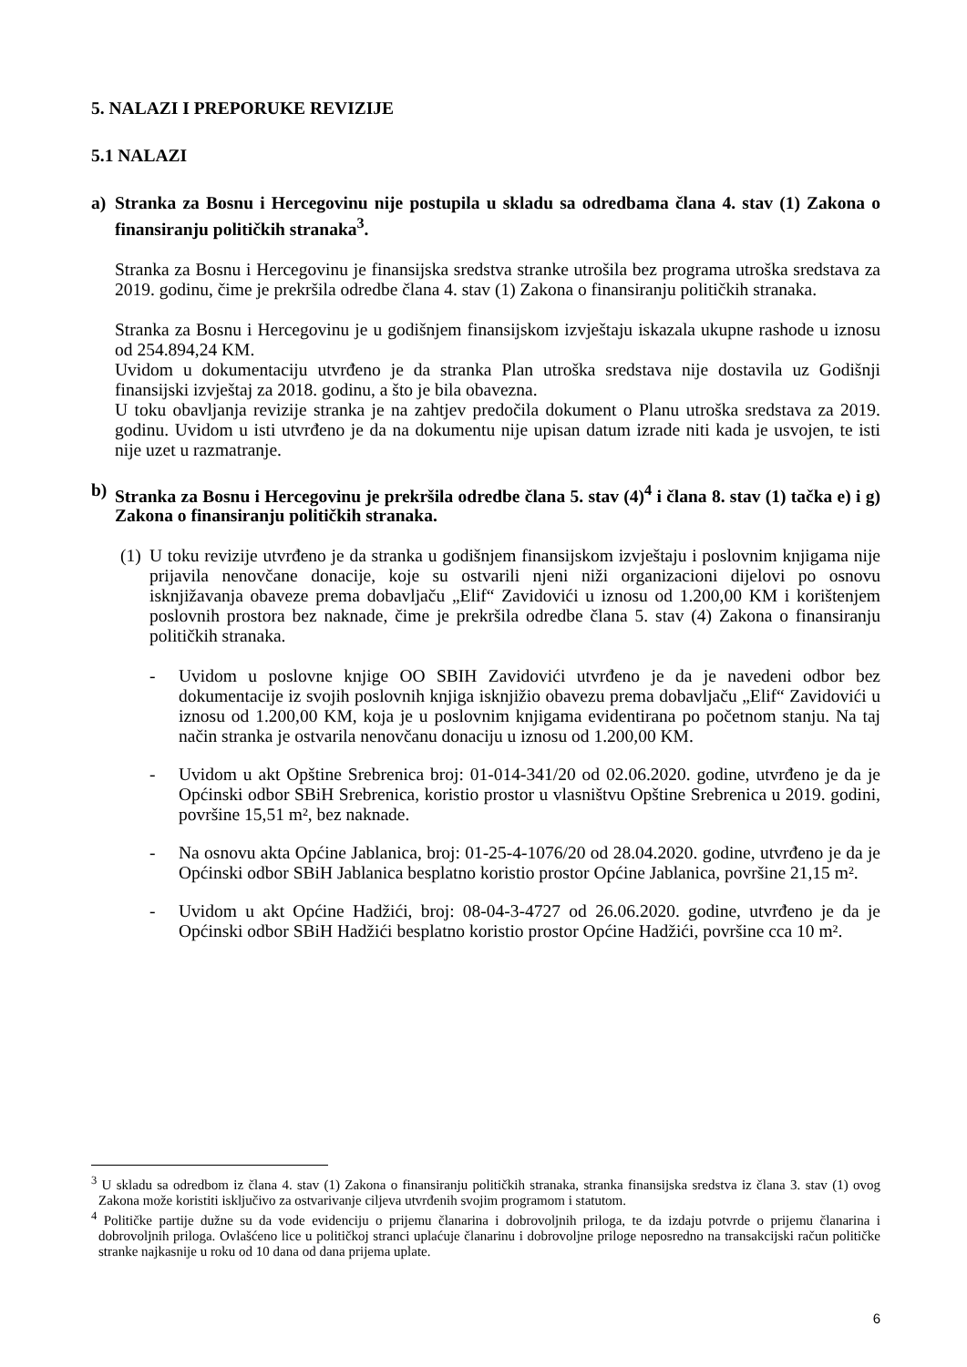5. NALAZI I PREPORUKE REVIZIJE
5.1 NALAZI
a) Stranka za Bosnu i Hercegovinu nije postupila u skladu sa odredbama člana 4. stav (1) Zakona o finansiranju političkih stranaka<sup>3</sup>.
Stranka za Bosnu i Hercegovinu je finansijska sredstva stranke utrošila bez programa utroška sredstava za 2019. godinu, čime je prekršila odredbe člana 4. stav (1) Zakona o finansiranju političkih stranaka.
Stranka za Bosnu i Hercegovinu je u godišnjem finansijskom izvještaju iskazala ukupne rashode u iznosu od 254.894,24 KM.
Uvidom u dokumentaciju utvrđeno je da stranka Plan utroška sredstava nije dostavila uz Godišnji finansijski izvještaj za 2018. godinu, a što je bila obavezna.
U toku obavljanja revizije stranka je na zahtjev predočila dokument o Planu utroška sredstava za 2019. godinu. Uvidom u isti utvrđeno je da na dokumentu nije upisan datum izrade niti kada je usvojen, te isti nije uzet u razmatranje.
b) Stranka za Bosnu i Hercegovinu je prekršila odredbe člana 5. stav (4)<sup>4</sup> i člana 8. stav (1) tačka e) i g) Zakona o finansiranju političkih stranaka.
(1) U toku revizije utvrđeno je da stranka u godišnjem finansijskom izvještaju i poslovnim knjigama nije prijavila nenovčane donacije, koje su ostvarili njeni niži organizacioni dijelovi po osnovu isknjižavanja obaveze prema dobavljaču „Elif“ Zavidovići u iznosu od 1.200,00 KM i korištenjem poslovnih prostora bez naknade, čime je prekršila odredbe člana 5. stav (4) Zakona o finansiranju političkih stranaka.
- Uvidom u poslovne knjige OO SBIH Zavidovići utvrđeno je da je navedeni odbor bez dokumentacije iz svojih poslovnih knjiga isknjižio obavezu prema dobavljaču „Elif“ Zavidovići u iznosu od 1.200,00 KM, koja je u poslovnim knjigama evidentirana po početnom stanju. Na taj način stranka je ostvarila nenovčanu donaciju u iznosu od 1.200,00 KM.
- Uvidom u akt Opštine Srebrenica broj: 01-014-341/20 od 02.06.2020. godine, utvrđeno je da je Općinski odbor SBiH Srebrenica, koristio prostor u vlasništvu Opštine Srebrenica u 2019. godini, površine 15,51 m², bez naknade.
- Na osnovu akta Općine Jablanica, broj: 01-25-4-1076/20 od 28.04.2020. godine, utvrđeno je da je Općinski odbor SBiH Jablanica besplatno koristio prostor Općine Jablanica, površine 21,15 m².
- Uvidom u akt Općine Hadžići, broj: 08-04-3-4727 od 26.06.2020. godine, utvrđeno je da je Općinski odbor SBiH Hadžići besplatno koristio prostor Općine Hadžići, površine cca 10 m².
<sup>3</sup> U skladu sa odredbom iz člana 4. stav (1) Zakona o finansiranju političkih stranaka, stranka finansijska sredstva iz člana 3. stav (1) ovog Zakona može koristiti isključivo za ostvarivanje ciljeva utvrđenih svojim programom i statutom.
<sup>4</sup> Političke partije dužne su da vode evidenciju o prijemu članarina i dobrovoljnih priloga, te da izdaju potvrde o prijemu članarina i dobrovoljnih priloga. Ovlašćeno lice u političkoj stranci uplaćuje članarinu i dobrovoljne priloge neposredno na transakcijski račun političke stranke najkasnije u roku od 10 dana od dana prijema uplate.
6